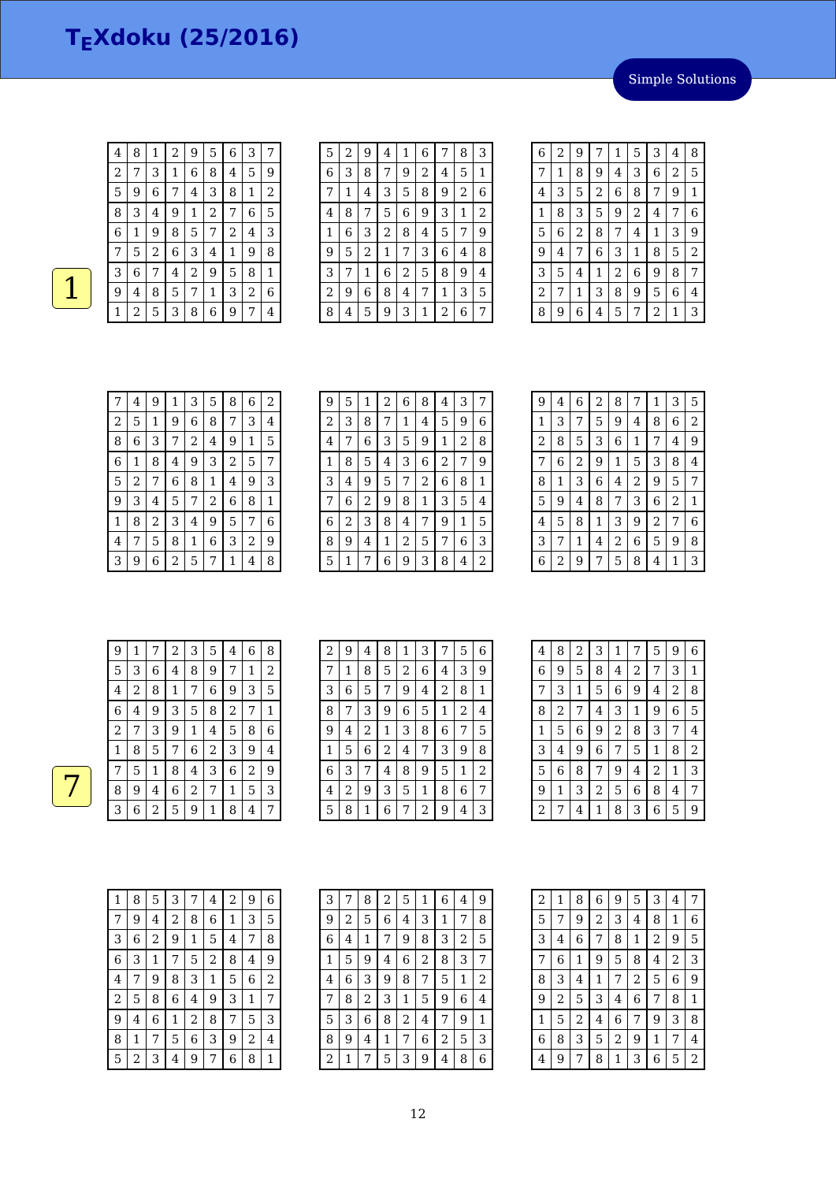T<sub>E</sub>Xdoku (25/2016)
Simple Solutions
1
| 4 | 8 | 1 | 2 | 9 | 5 | 6 | 3 | 7 |
| 2 | 7 | 3 | 1 | 6 | 8 | 4 | 5 | 9 |
| 5 | 9 | 6 | 7 | 4 | 3 | 8 | 1 | 2 |
| 8 | 3 | 4 | 9 | 1 | 2 | 7 | 6 | 5 |
| 6 | 1 | 9 | 8 | 5 | 7 | 2 | 4 | 3 |
| 7 | 5 | 2 | 6 | 3 | 4 | 1 | 9 | 8 |
| 3 | 6 | 7 | 4 | 2 | 9 | 5 | 8 | 1 |
| 9 | 4 | 8 | 5 | 7 | 1 | 3 | 2 | 6 |
| 1 | 2 | 5 | 3 | 8 | 6 | 9 | 7 | 4 |
| 5 | 2 | 9 | 4 | 1 | 6 | 7 | 8 | 3 |
| 6 | 3 | 8 | 7 | 9 | 2 | 4 | 5 | 1 |
| 7 | 1 | 4 | 3 | 5 | 8 | 9 | 2 | 6 |
| 4 | 8 | 7 | 5 | 6 | 9 | 3 | 1 | 2 |
| 1 | 6 | 3 | 2 | 8 | 4 | 5 | 7 | 9 |
| 9 | 5 | 2 | 1 | 7 | 3 | 6 | 4 | 8 |
| 3 | 7 | 1 | 6 | 2 | 5 | 8 | 9 | 4 |
| 2 | 9 | 6 | 8 | 4 | 7 | 1 | 3 | 5 |
| 8 | 4 | 5 | 9 | 3 | 1 | 2 | 6 | 7 |
| 6 | 2 | 9 | 7 | 1 | 5 | 3 | 4 | 8 |
| 7 | 1 | 8 | 9 | 4 | 3 | 6 | 2 | 5 |
| 4 | 3 | 5 | 2 | 6 | 8 | 7 | 9 | 1 |
| 1 | 8 | 3 | 5 | 9 | 2 | 4 | 7 | 6 |
| 5 | 6 | 2 | 8 | 7 | 4 | 1 | 3 | 9 |
| 9 | 4 | 7 | 6 | 3 | 1 | 8 | 5 | 2 |
| 3 | 5 | 4 | 1 | 2 | 6 | 9 | 8 | 7 |
| 2 | 7 | 1 | 3 | 8 | 9 | 5 | 6 | 4 |
| 8 | 9 | 6 | 4 | 5 | 7 | 2 | 1 | 3 |
| 7 | 4 | 9 | 1 | 3 | 5 | 8 | 6 | 2 |
| 2 | 5 | 1 | 9 | 6 | 8 | 7 | 3 | 4 |
| 8 | 6 | 3 | 7 | 2 | 4 | 9 | 1 | 5 |
| 6 | 1 | 8 | 4 | 9 | 3 | 2 | 5 | 7 |
| 5 | 2 | 7 | 6 | 8 | 1 | 4 | 9 | 3 |
| 9 | 3 | 4 | 5 | 7 | 2 | 6 | 8 | 1 |
| 1 | 8 | 2 | 3 | 4 | 9 | 5 | 7 | 6 |
| 4 | 7 | 5 | 8 | 1 | 6 | 3 | 2 | 9 |
| 3 | 9 | 6 | 2 | 5 | 7 | 1 | 4 | 8 |
| 9 | 5 | 1 | 2 | 6 | 8 | 4 | 3 | 7 |
| 2 | 3 | 8 | 7 | 1 | 4 | 5 | 9 | 6 |
| 4 | 7 | 6 | 3 | 5 | 9 | 1 | 2 | 8 |
| 1 | 8 | 5 | 4 | 3 | 6 | 2 | 7 | 9 |
| 3 | 4 | 9 | 5 | 7 | 2 | 6 | 8 | 1 |
| 7 | 6 | 2 | 9 | 8 | 1 | 3 | 5 | 4 |
| 6 | 2 | 3 | 8 | 4 | 7 | 9 | 1 | 5 |
| 8 | 9 | 4 | 1 | 2 | 5 | 7 | 6 | 3 |
| 5 | 1 | 7 | 6 | 9 | 3 | 8 | 4 | 2 |
| 9 | 4 | 6 | 2 | 8 | 7 | 1 | 3 | 5 |
| 1 | 3 | 7 | 5 | 9 | 4 | 8 | 6 | 2 |
| 2 | 8 | 5 | 3 | 6 | 1 | 7 | 4 | 9 |
| 7 | 6 | 2 | 9 | 1 | 5 | 3 | 8 | 4 |
| 8 | 1 | 3 | 6 | 4 | 2 | 9 | 5 | 7 |
| 5 | 9 | 4 | 8 | 7 | 3 | 6 | 2 | 1 |
| 4 | 5 | 8 | 1 | 3 | 9 | 2 | 7 | 6 |
| 3 | 7 | 1 | 4 | 2 | 6 | 5 | 9 | 8 |
| 6 | 2 | 9 | 7 | 5 | 8 | 4 | 1 | 3 |
7
| 9 | 1 | 7 | 2 | 3 | 5 | 4 | 6 | 8 |
| 5 | 3 | 6 | 4 | 8 | 9 | 7 | 1 | 2 |
| 4 | 2 | 8 | 1 | 7 | 6 | 9 | 3 | 5 |
| 6 | 4 | 9 | 3 | 5 | 8 | 2 | 7 | 1 |
| 2 | 7 | 3 | 9 | 1 | 4 | 5 | 8 | 6 |
| 1 | 8 | 5 | 7 | 6 | 2 | 3 | 9 | 4 |
| 7 | 5 | 1 | 8 | 4 | 3 | 6 | 2 | 9 |
| 8 | 9 | 4 | 6 | 2 | 7 | 1 | 5 | 3 |
| 3 | 6 | 2 | 5 | 9 | 1 | 8 | 4 | 7 |
| 2 | 9 | 4 | 8 | 1 | 3 | 7 | 5 | 6 |
| 7 | 1 | 8 | 5 | 2 | 6 | 4 | 3 | 9 |
| 3 | 6 | 5 | 7 | 9 | 4 | 2 | 8 | 1 |
| 8 | 7 | 3 | 9 | 6 | 5 | 1 | 2 | 4 |
| 9 | 4 | 2 | 1 | 3 | 8 | 6 | 7 | 5 |
| 1 | 5 | 6 | 2 | 4 | 7 | 3 | 9 | 8 |
| 6 | 3 | 7 | 4 | 8 | 9 | 5 | 1 | 2 |
| 4 | 2 | 9 | 3 | 5 | 1 | 8 | 6 | 7 |
| 5 | 8 | 1 | 6 | 7 | 2 | 9 | 4 | 3 |
| 4 | 8 | 2 | 3 | 1 | 7 | 5 | 9 | 6 |
| 6 | 9 | 5 | 8 | 4 | 2 | 7 | 3 | 1 |
| 7 | 3 | 1 | 5 | 6 | 9 | 4 | 2 | 8 |
| 8 | 2 | 7 | 4 | 3 | 1 | 9 | 6 | 5 |
| 1 | 5 | 6 | 9 | 2 | 8 | 3 | 7 | 4 |
| 3 | 4 | 9 | 6 | 7 | 5 | 1 | 8 | 2 |
| 5 | 6 | 8 | 7 | 9 | 4 | 2 | 1 | 3 |
| 9 | 1 | 3 | 2 | 5 | 6 | 8 | 4 | 7 |
| 2 | 7 | 4 | 1 | 8 | 3 | 6 | 5 | 9 |
| 1 | 8 | 5 | 3 | 7 | 4 | 2 | 9 | 6 |
| 7 | 9 | 4 | 2 | 8 | 6 | 1 | 3 | 5 |
| 3 | 6 | 2 | 9 | 1 | 5 | 4 | 7 | 8 |
| 6 | 3 | 1 | 7 | 5 | 2 | 8 | 4 | 9 |
| 4 | 7 | 9 | 8 | 3 | 1 | 5 | 6 | 2 |
| 2 | 5 | 8 | 6 | 4 | 9 | 3 | 1 | 7 |
| 9 | 4 | 6 | 1 | 2 | 8 | 7 | 5 | 3 |
| 8 | 1 | 7 | 5 | 6 | 3 | 9 | 2 | 4 |
| 5 | 2 | 3 | 4 | 9 | 7 | 6 | 8 | 1 |
| 3 | 7 | 8 | 2 | 5 | 1 | 6 | 4 | 9 |
| 9 | 2 | 5 | 6 | 4 | 3 | 1 | 7 | 8 |
| 6 | 4 | 1 | 7 | 9 | 8 | 3 | 2 | 5 |
| 1 | 5 | 9 | 4 | 6 | 2 | 8 | 3 | 7 |
| 4 | 6 | 3 | 9 | 8 | 7 | 5 | 1 | 2 |
| 7 | 8 | 2 | 3 | 1 | 5 | 9 | 6 | 4 |
| 5 | 3 | 6 | 8 | 2 | 4 | 7 | 9 | 1 |
| 8 | 9 | 4 | 1 | 7 | 6 | 2 | 5 | 3 |
| 2 | 1 | 7 | 5 | 3 | 9 | 4 | 8 | 6 |
| 2 | 1 | 8 | 6 | 9 | 5 | 3 | 4 | 7 |
| 5 | 7 | 9 | 2 | 3 | 4 | 8 | 1 | 6 |
| 3 | 4 | 6 | 7 | 8 | 1 | 2 | 9 | 5 |
| 7 | 6 | 1 | 9 | 5 | 8 | 4 | 2 | 3 |
| 8 | 3 | 4 | 1 | 7 | 2 | 5 | 6 | 9 |
| 9 | 2 | 5 | 3 | 4 | 6 | 7 | 8 | 1 |
| 1 | 5 | 2 | 4 | 6 | 7 | 9 | 3 | 8 |
| 6 | 8 | 3 | 5 | 2 | 9 | 1 | 7 | 4 |
| 4 | 9 | 7 | 8 | 1 | 3 | 6 | 5 | 2 |
12